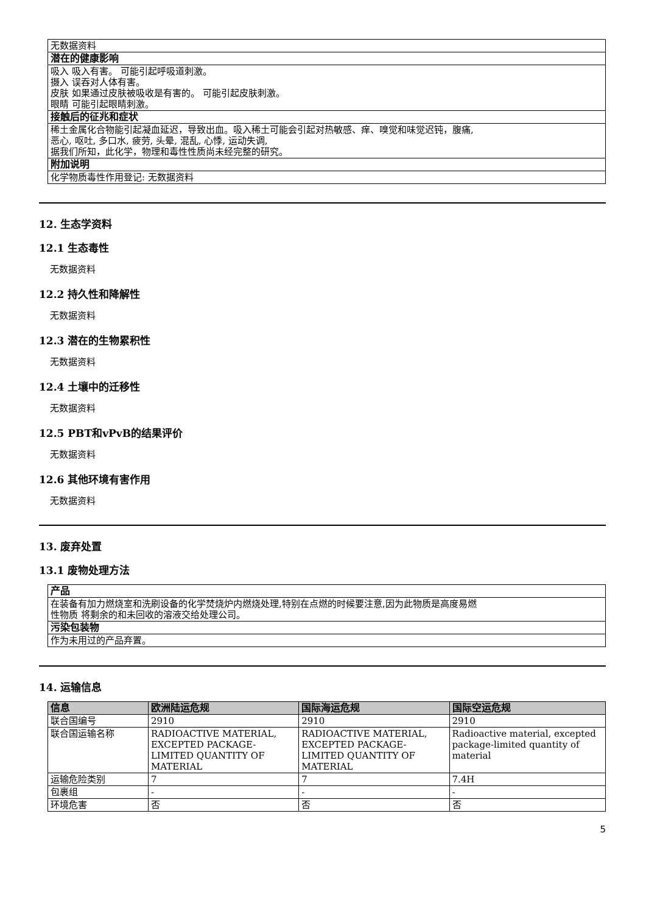| 无数据资料 |
| 潜在的健康影响 |
| 吸入 吸入有害。 可能引起呼吸道刺激。 摄入 误吞对人体有害。 皮肤 如果通过皮肤被吸收是有害的。 可能引起皮肤刺激。 眼睛 可能引起眼睛刺激。 |
| 接触后的征兆和症状 |
| 稀土金属化合物能引起凝血延迟，导致出血。吸入稀土可能会引起对热敏感、痒、嗅觉和味觉迟钝，腹痛, 恶心, 呕吐, 多口水, 疲劳, 头晕, 混乱, 心悸, 运动失调, 据我们所知，此化学，物理和毒性性质尚未经完整的研究。 |
| 附加说明 |
| 化学物质毒性作用登记: 无数据资料 |
12. 生态学资料
12.1 生态毒性
无数据资料
12.2 持久性和降解性
无数据资料
12.3 潜在的生物累积性
无数据资料
12.4 土壤中的迁移性
无数据资料
12.5 PBT和vPvB的结果评价
无数据资料
12.6 其他环境有害作用
无数据资料
13. 废弃处置
13.1 废物处理方法
| 产品 |
| 在装备有加力燃烧室和洗刷设备的化学焚烧炉内燃烧处理,特别在点燃的时候要注意,因为此物质是高度易燃 性物质 将剩余的和未回收的溶液交给处理公司。 |
| 污染包装物 |
| 作为未用过的产品弃置。 |
14. 运输信息
| 信息 | 欧洲陆运危规 | 国际海运危规 | 国际空运危规 |
| --- | --- | --- | --- |
| 联合国编号 | 2910 | 2910 | 2910 |
| 联合国运输名称 | RADIOACTIVE MATERIAL, EXCEPTED PACKAGE-LIMITED QUANTITY OF MATERIAL | RADIOACTIVE MATERIAL, EXCEPTED PACKAGE-LIMITED QUANTITY OF MATERIAL | Radioactive material, excepted package-limited quantity of material |
| 运输危险类别 | 7 | 7 | 7.4H |
| 包裹组 | - | - | - |
| 环境危害 | 否 | 否 | 否 |
5